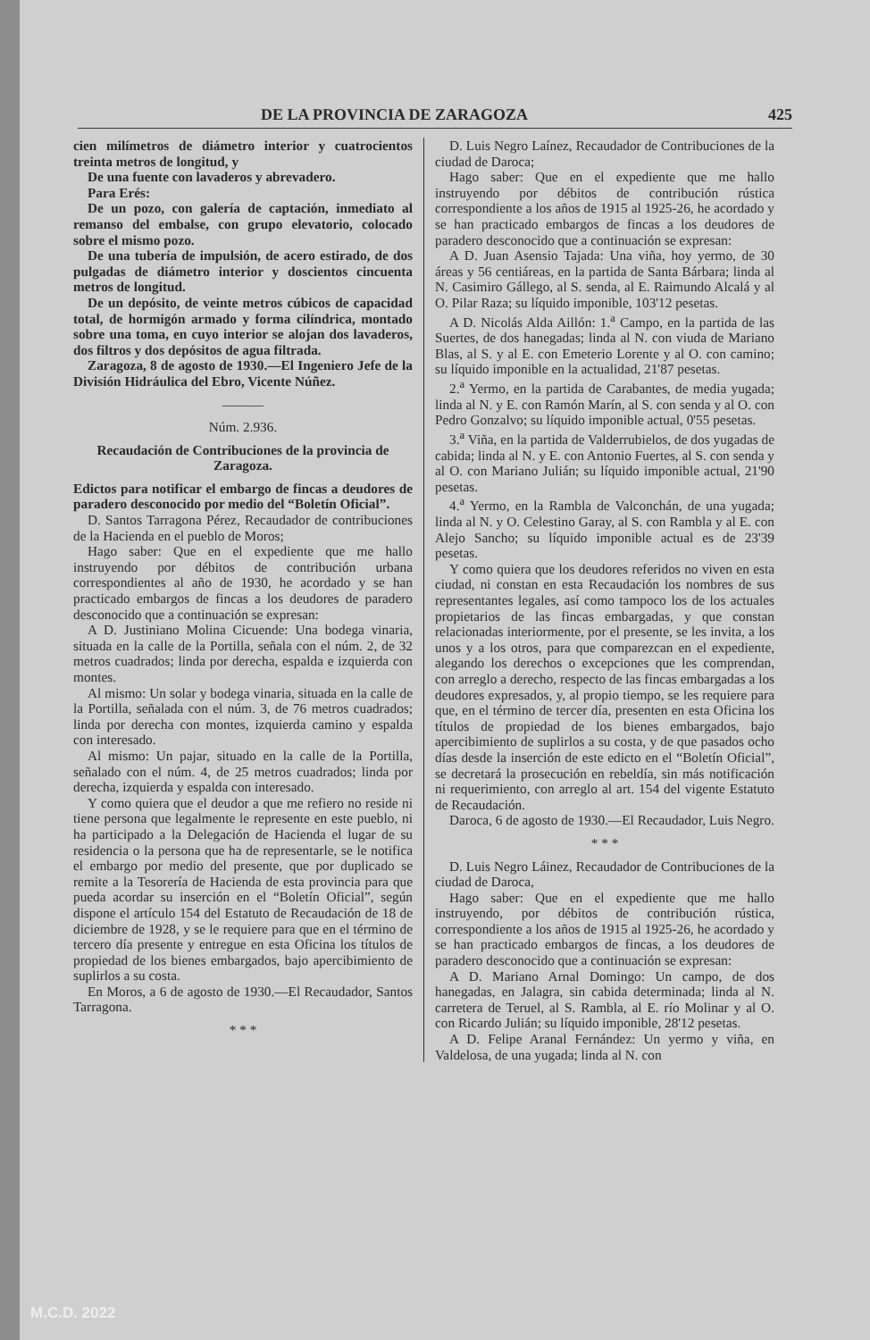DE LA PROVINCIA DE ZARAGOZA 425
cien milímetros de diámetro interior y cuatrocientos treinta metros de longitud, y
De una fuente con lavaderos y abrevadero.
Para Erés:
De un pozo, con galería de captación, inmediato al remanso del embalse, con grupo elevatorio, colocado sobre el mismo pozo.
De una tubería de impulsión, de acero estirado, de dos pulgadas de diámetro interior y doscientos cincuenta metros de longitud.
De un depósito, de veinte metros cúbicos de capacidad total, de hormigón armado y forma cilíndrica, montado sobre una toma, en cuyo interior se alojan dos lavaderos, dos filtros y dos depósitos de agua filtrada.
Zaragoza, 8 de agosto de 1930.—El Ingeniero Jefe de la División Hidráulica del Ebro, Vicente Núñez.
———
Núm. 2.936.
Recaudación de Contribuciones de la provincia de Zaragoza.
Edictos para notificar el embargo de fincas a deudores de paradero desconocido por medio del “Boletín Oficial”.
D. Santos Tarragona Pérez, Recaudador de contribuciones de la Hacienda en el pueblo de Moros;
Hago saber: Que en el expediente que me hallo instruyendo por débitos de contribución urbana correspondientes al año de 1930, he acordado y se han practicado embargos de fincas a los deudores de paradero desconocido que a continuación se expresan:
A D. Justiniano Molina Cicuende: Una bodega vinaria, situada en la calle de la Portilla, señala con el núm. 2, de 32 metros cuadrados; linda por derecha, espalda e izquierda con montes.
Al mismo: Un solar y bodega vinaria, situada en la calle de la Portilla, señalada con el núm. 3, de 76 metros cuadrados; linda por derecha con montes, izquierda camino y espalda con interesado.
Al mismo: Un pajar, situado en la calle de la Portilla, señalado con el núm. 4, de 25 metros cuadrados; linda por derecha, izquierda y espalda con interesado.
Y como quiera que el deudor a que me refiero no reside ni tiene persona que legalmente le represente en este pueblo, ni ha participado a la Delegación de Hacienda el lugar de su residencia o la persona que ha de representarle, se le notifica el embargo por medio del presente, que por duplicado se remite a la Tesorería de Hacienda de esta provincia para que pueda acordar su inserción en el “Boletín Oficial”, según dispone el artículo 154 del Estatuto de Recaudación de 18 de diciembre de 1928, y se le requiere para que en el término de tercero día presente y entregue en esta Oficina los títulos de propiedad de los bienes embargados, bajo apercibimiento de suplirlos a su costa.
En Moros, a 6 de agosto de 1930.—El Recaudador, Santos Tarragona.
* * *
D. Luis Negro Laínez, Recaudador de Contribuciones de la ciudad de Daroca;
Hago saber: Que en el expediente que me hallo instruyendo por débitos de contribución rústica correspondiente a los años de 1915 al 1925-26, he acordado y se han practicado embargos de fincas a los deudores de paradero desconocido que a continuación se expresan:
A D. Juan Asensio Tajada: Una viña, hoy yermo, de 30 áreas y 56 centiáreas, en la partida de Santa Bárbara; linda al N. Casimiro Gállego, al S. senda, al E. Raimundo Alcalá y al O. Pilar Raza; su líquido imponible, 103'12 pesetas.
A D. Nicolás Alda Aillón: 1.<sup>a</sup> Campo, en la partida de las Suertes, de dos hanegadas; linda al N. con viuda de Mariano Blas, al S. y al E. con Emeterio Lorente y al O. con camino; su líquido imponible en la actualidad, 21'87 pesetas.
2.<sup>a</sup> Yermo, en la partida de Carabantes, de media yugada; linda al N. y E. con Ramón Marín, al S. con senda y al O. con Pedro Gonzalvo; su líquido imponible actual, 0'55 pesetas.
3.<sup>a</sup> Viña, en la partida de Valderrubielos, de dos yugadas de cabida; linda al N. y E. con Antonio Fuertes, al S. con senda y al O. con Mariano Julián; su líquido imponible actual, 21'90 pesetas.
4.<sup>a</sup> Yermo, en la Rambla de Valconchán, de una yugada; linda al N. y O. Celestino Garay, al S. con Rambla y al E. con Alejo Sancho; su líquido imponible actual es de 23'39 pesetas.
Y como quiera que los deudores referidos no viven en esta ciudad, ni constan en esta Recaudación los nombres de sus representantes legales, así como tampoco los de los actuales propietarios de las fincas embargadas, y que constan relacionadas interiormente, por el presente, se les invita, a los unos y a los otros, para que comparezcan en el expediente, alegando los derechos o excepciones que les comprendan, con arreglo a derecho, respecto de las fincas embargadas a los deudores expresados, y, al propio tiempo, se les requiere para que, en el término de tercer día, presenten en esta Oficina los títulos de propiedad de los bienes embargados, bajo apercibimiento de suplirlos a su costa, y de que pasados ocho días desde la inserción de este edicto en el “Boletín Oficial”, se decretará la prosecución en rebeldía, sin más notificación ni requerimiento, con arreglo al art. 154 del vigente Estatuto de Recaudación.
Daroca, 6 de agosto de 1930.—El Recaudador, Luis Negro.
* * *
D. Luis Negro Láinez, Recaudador de Contribuciones de la ciudad de Daroca,
Hago saber: Que en el expediente que me hallo instruyendo, por débitos de contribución rústica, correspondiente a los años de 1915 al 1925-26, he acordado y se han practicado embargos de fincas, a los deudores de paradero desconocido que a continuación se expresan:
A D. Mariano Arnal Domingo: Un campo, de dos hanegadas, en Jalagra, sin cabida determinada; linda al N. carretera de Teruel, al S. Rambla, al E. río Molinar y al O. con Ricardo Julián; su líquido imponible, 28'12 pesetas.
A D. Felipe Aranal Fernández: Un yermo y viña, en Valdelosa, de una yugada; linda al N. con
M.C.D. 2022